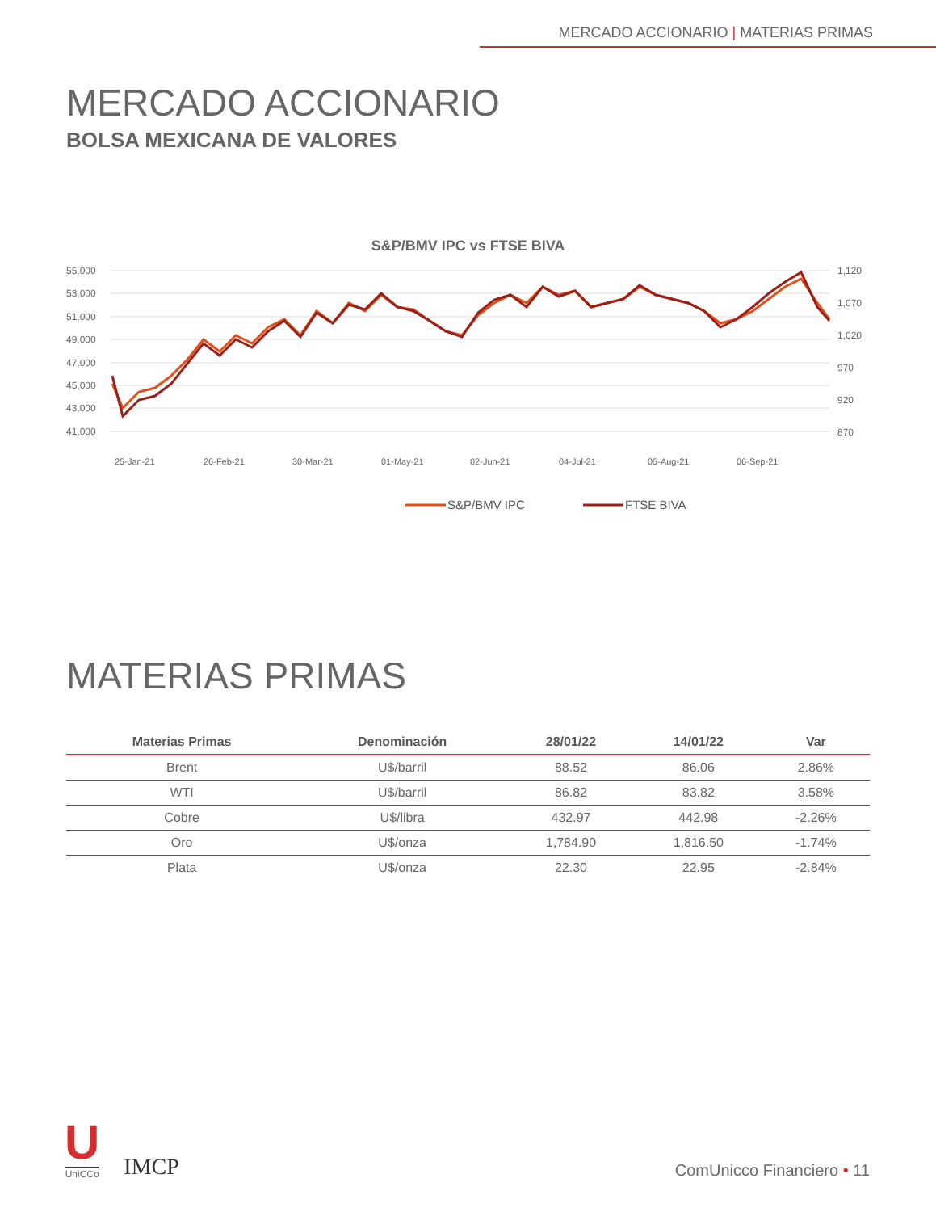MERCADO ACCIONARIO | MATERIAS PRIMAS
MERCADO ACCIONARIO
BOLSA MEXICANA DE VALORES
S&P/BMV IPC vs FTSE BIVA
55,000
53,000
51,000
49,000
47,000
45,000
43,000
41,000
1,120
1,070
1,020
970
920
870
25-Jan-21
26-Feb-21
30-Mar-21
01-May-21
02-Jun-21
04-Jul-21
05-Aug-21
06-Sep-21
S&P/BMV IPC
FTSE BIVA
MATERIAS PRIMAS
| Materias Primas | Denominación | 28/01/22 | 14/01/22 | Var |
| --- | --- | --- | --- | --- |
| Brent | U$/barril | 88.52 | 86.06 | 2.86% |
| WTI | U$/barril | 86.82 | 83.82 | 3.58% |
| Cobre | U$/libra | 432.97 | 442.98 | -2.26% |
| Oro | U$/onza | 1,784.90 | 1,816.50 | -1.74% |
| Plata | U$/onza | 22.30 | 22.95 | -2.84% |
U
UniCCo
IMCP
ComUnicco Financiero • 11